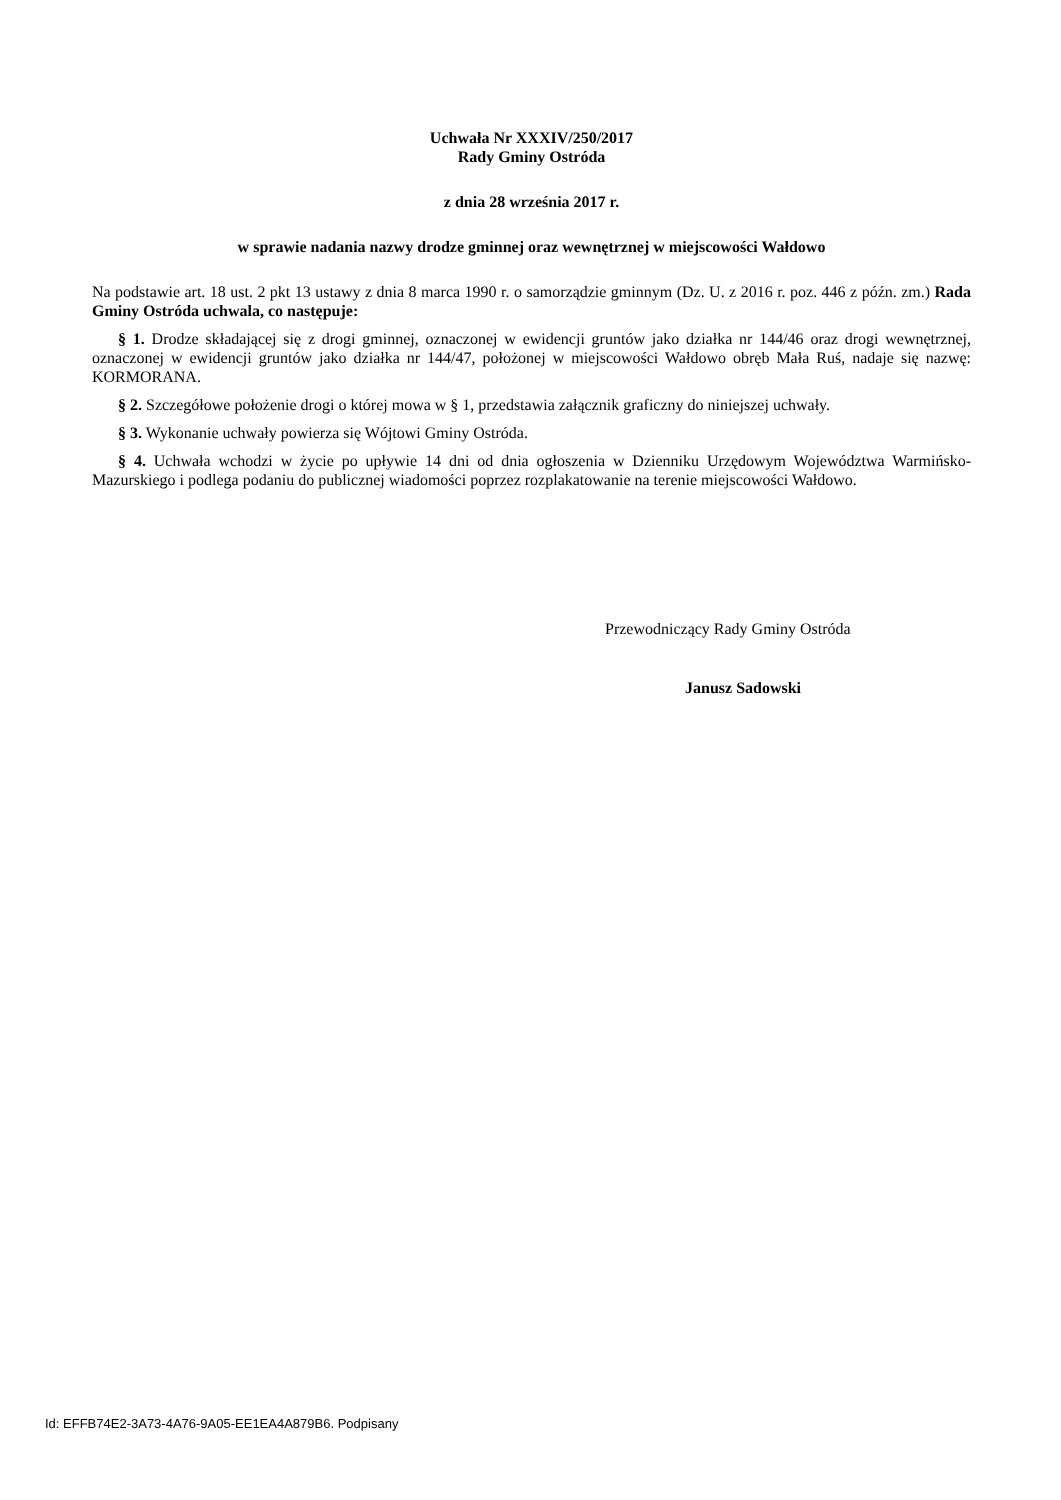Uchwała Nr XXXIV/250/2017
Rady Gminy Ostróda
z dnia 28 września 2017 r.
w sprawie nadania nazwy drodze gminnej oraz wewnętrznej w miejscowości Wałdowo
Na podstawie art. 18 ust. 2 pkt 13 ustawy z dnia 8 marca 1990 r. o samorządzie gminnym (Dz. U. z 2016 r. poz. 446 z późn. zm.) Rada Gminy Ostróda uchwala, co następuje:
§ 1. Drodze składającej się z drogi gminnej, oznaczonej w ewidencji gruntów jako działka nr 144/46 oraz drogi wewnętrznej, oznaczonej w ewidencji gruntów jako działka nr 144/47, położonej w miejscowości Wałdowo obręb Mała Ruś, nadaje się nazwę: KORMORANA.
§ 2. Szczegółowe położenie drogi o której mowa w § 1, przedstawia załącznik graficzny do niniejszej uchwały.
§ 3. Wykonanie uchwały powierza się Wójtowi Gminy Ostróda.
§ 4. Uchwała wchodzi w życie po upływie 14 dni od dnia ogłoszenia w Dzienniku Urzędowym Województwa Warmińsko-Mazurskiego i podlega podaniu do publicznej wiadomości poprzez rozplakatowanie na terenie miejscowości Wałdowo.
Przewodniczący Rady Gminy Ostróda
Janusz Sadowski
Id: EFFB74E2-3A73-4A76-9A05-EE1EA4A879B6. Podpisany